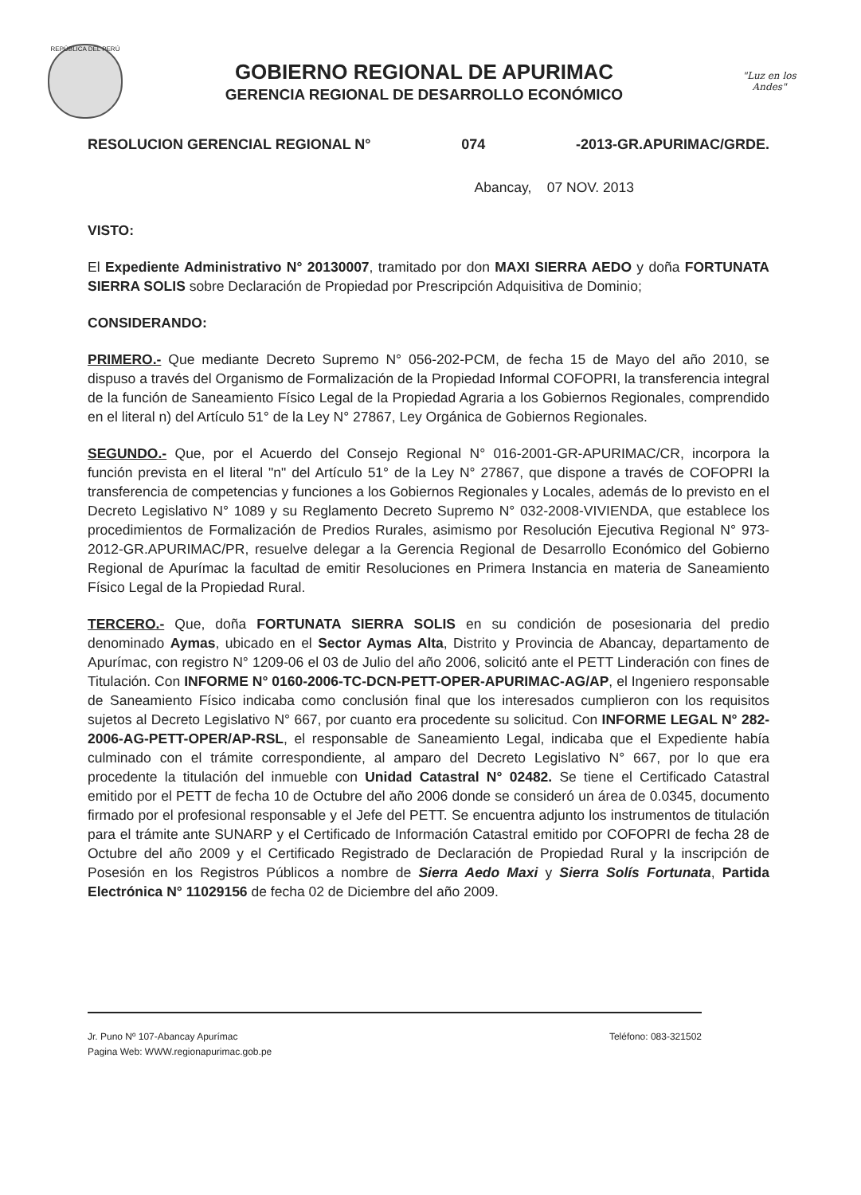REPÚBLICA DEL PERÚ
GOBIERNO REGIONAL DE APURIMAC
GERENCIA REGIONAL DE DESARROLLO ECONÓMICO
"Luz en los Andes"
RESOLUCION GERENCIAL REGIONAL N° 074 -2013-GR.APURIMAC/GRDE.
Abancay, 07 NOV. 2013
VISTO:
El Expediente Administrativo N° 20130007, tramitado por don MAXI SIERRA AEDO y doña FORTUNATA SIERRA SOLIS sobre Declaración de Propiedad por Prescripción Adquisitiva de Dominio;
CONSIDERANDO:
PRIMERO.- Que mediante Decreto Supremo N° 056-202-PCM, de fecha 15 de Mayo del año 2010, se dispuso a través del Organismo de Formalización de la Propiedad Informal COFOPRI, la transferencia integral de la función de Saneamiento Físico Legal de la Propiedad Agraria a los Gobiernos Regionales, comprendido en el literal n) del Artículo 51° de la Ley N° 27867, Ley Orgánica de Gobiernos Regionales.
SEGUNDO.- Que, por el Acuerdo del Consejo Regional N° 016-2001-GR-APURIMAC/CR, incorpora la función prevista en el literal "n" del Artículo 51° de la Ley N° 27867, que dispone a través de COFOPRI la transferencia de competencias y funciones a los Gobiernos Regionales y Locales, además de lo previsto en el Decreto Legislativo N° 1089 y su Reglamento Decreto Supremo N° 032-2008-VIVIENDA, que establece los procedimientos de Formalización de Predios Rurales, asimismo por Resolución Ejecutiva Regional N° 973-2012-GR.APURIMAC/PR, resuelve delegar a la Gerencia Regional de Desarrollo Económico del Gobierno Regional de Apurímac la facultad de emitir Resoluciones en Primera Instancia en materia de Saneamiento Físico Legal de la Propiedad Rural.
TERCERO.- Que, doña FORTUNATA SIERRA SOLIS en su condición de posesionaria del predio denominado Aymas, ubicado en el Sector Aymas Alta, Distrito y Provincia de Abancay, departamento de Apurímac, con registro N° 1209-06 el 03 de Julio del año 2006, solicitó ante el PETT Linderación con fines de Titulación. Con INFORME N° 0160-2006-TC-DCN-PETT-OPER-APURIMAC-AG/AP, el Ingeniero responsable de Saneamiento Físico indicaba como conclusión final que los interesados cumplieron con los requisitos sujetos al Decreto Legislativo N° 667, por cuanto era procedente su solicitud. Con INFORME LEGAL N° 282-2006-AG-PETT-OPER/AP-RSL, el responsable de Saneamiento Legal, indicaba que el Expediente había culminado con el trámite correspondiente, al amparo del Decreto Legislativo N° 667, por lo que era procedente la titulación del inmueble con Unidad Catastral N° 02482. Se tiene el Certificado Catastral emitido por el PETT de fecha 10 de Octubre del año 2006 donde se consideró un área de 0.0345, documento firmado por el profesional responsable y el Jefe del PETT. Se encuentra adjunto los instrumentos de titulación para el trámite ante SUNARP y el Certificado de Información Catastral emitido por COFOPRI de fecha 28 de Octubre del año 2009 y el Certificado Registrado de Declaración de Propiedad Rural y la inscripción de Posesión en los Registros Públicos a nombre de Sierra Aedo Maxi y Sierra Solís Fortunata, Partida Electrónica N° 11029156 de fecha 02 de Diciembre del año 2009.
Jr. Puno Nº 107-Abancay Apurímac
Pagina Web: WWW.regionapurimac.gob.pe
Teléfono: 083-321502